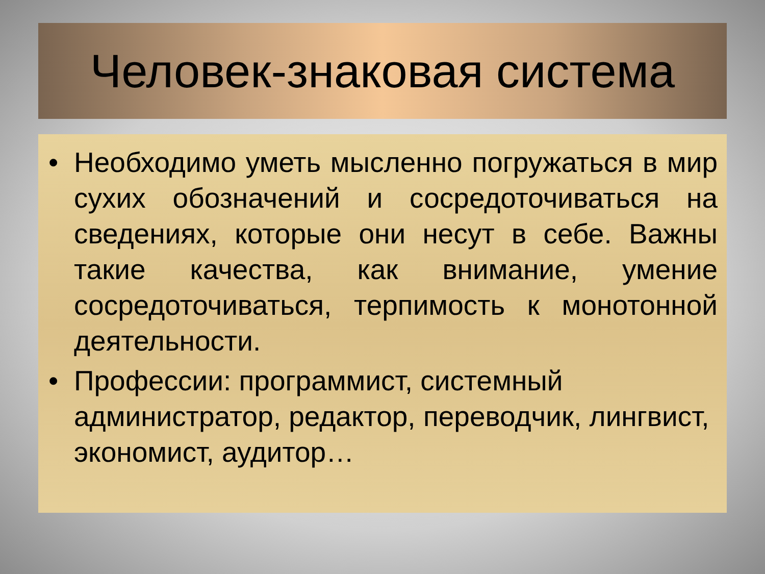Человек-знаковая система
• Необходимо уметь мысленно погружаться в мир сухих обозначений и сосредоточиваться на сведениях, которые они несут в себе. Важны такие качества, как внимание, умение сосредоточиваться, терпимость к монотонной деятельности.
• Профессии: программист, системный администратор, редактор, переводчик, лингвист, экономист, аудитор…